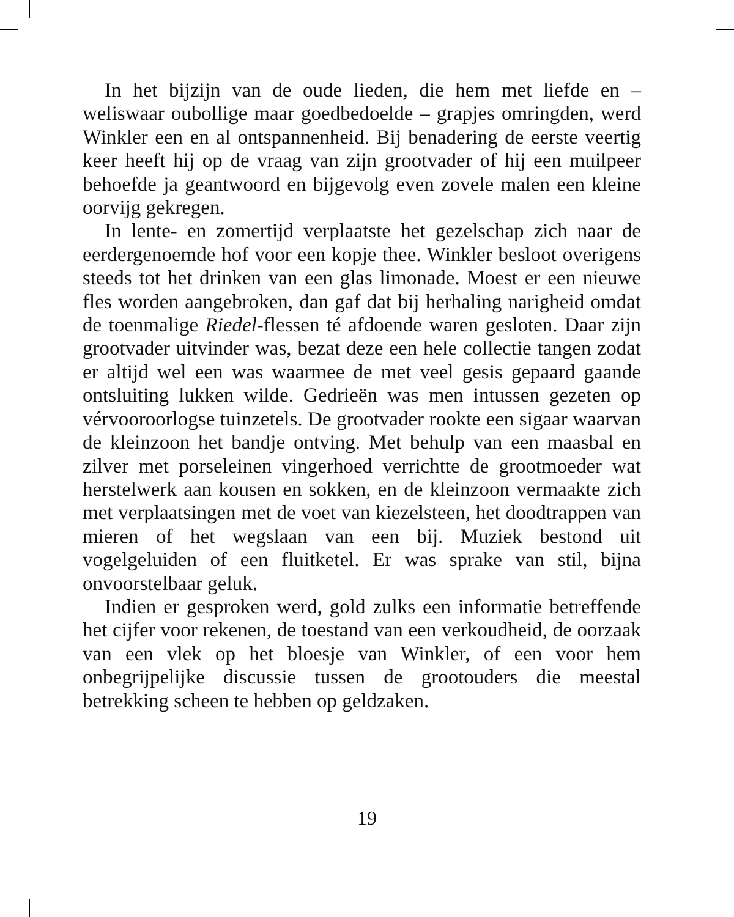In het bijzijn van de oude lieden, die hem met liefde en – weliswaar oubollige maar goedbedoelde – grapjes omringden, werd Winkler een en al ontspannenheid. Bij benadering de eerste veertig keer heeft hij op de vraag van zijn grootvader of hij een muilpeer behoefde ja geantwoord en bijgevolg even zovele malen een kleine oorvijg gekregen.
In lente- en zomertijd verplaatste het gezelschap zich naar de eerdergenoemde hof voor een kopje thee. Winkler besloot overigens steeds tot het drinken van een glas limonade. Moest er een nieuwe fles worden aangebroken, dan gaf dat bij herhaling narigheid omdat de toenmalige Riedel-flessen té afdoende waren gesloten. Daar zijn grootvader uitvinder was, bezat deze een hele collectie tangen zodat er altijd wel een was waarmee de met veel gesis gepaard gaande ontsluiting lukken wilde. Gedrieën was men intussen gezeten op vérvooroorlogse tuinzetels. De grootvader rookte een sigaar waarvan de kleinzoon het bandje ontving. Met behulp van een maasbal en zilver met porseleinen vingerhoed verrichtte de grootmoeder wat herstelwerk aan kousen en sokken, en de kleinzoon vermaakte zich met verplaatsingen met de voet van kiezelsteen, het doodtrappen van mieren of het wegslaan van een bij. Muziek bestond uit vogelgeluiden of een fluitketel. Er was sprake van stil, bijna onvoorstelbaar geluk.
Indien er gesproken werd, gold zulks een informatie betreffende het cijfer voor rekenen, de toestand van een verkoudheid, de oorzaak van een vlek op het bloesje van Winkler, of een voor hem onbegrijpelijke discussie tussen de grootouders die meestal betrekking scheen te hebben op geldzaken.
19